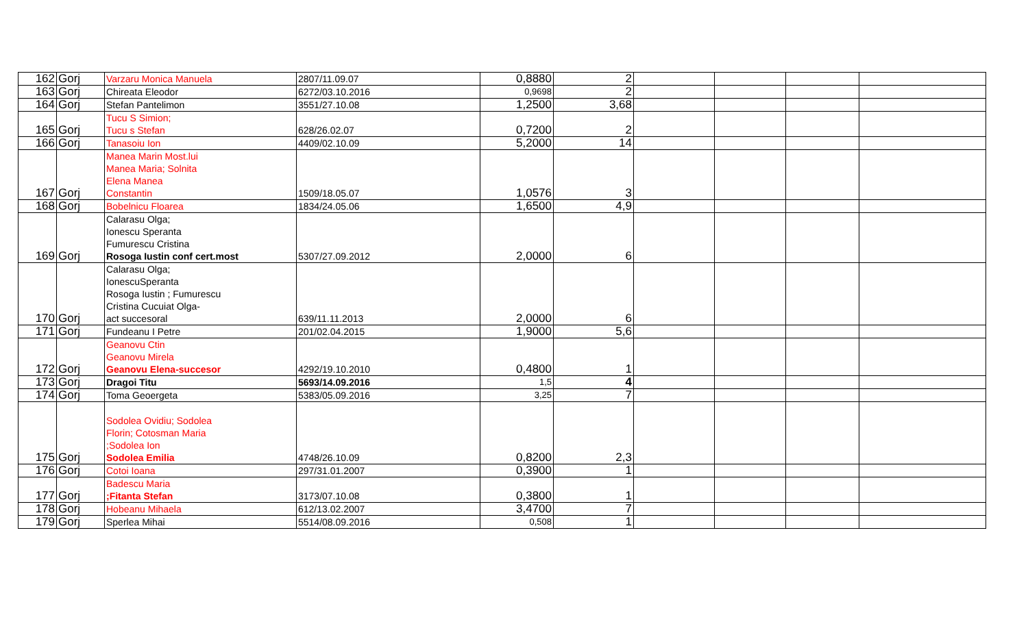| 162 | Gorj | Varzaru Monica Manuela | 2807/11.09.07 | 0,8880 | 2 | | | | |
| 163 | Gorj | Chireata Eleodor | 6272/03.10.2016 | 0,9698 | 2 | | | | |
| 164 | Gorj | Stefan Pantelimon | 3551/27.10.08 | 1,2500 | 3,68 | | | | |
| 165 | Gorj | Tucu S Simion; Tucu s Stefan | 628/26.02.07 | 0,7200 | 2 | | | | |
| 166 | Gorj | Tanasoiu Ion | 4409/02.10.09 | 5,2000 | 14 | | | | |
| 167 | Gorj | Manea Marin Most.lui Manea Maria; Solnita Elena Manea Constantin | 1509/18.05.07 | 1,0576 | 3 | | | | |
| 168 | Gorj | Bobelnicu Floarea | 1834/24.05.06 | 1,6500 | 4,9 | | | | |
| 169 | Gorj | Calarasu Olga; Ionescu Speranta Fumurescu Cristina Rosoga Iustin conf cert.most | 5307/27.09.2012 | 2,0000 | 6 | | | | |
| 170 | Gorj | Calarasu Olga; IonescuSperanta Rosoga Iustin ; Fumurescu Cristina Cucuiat Olga- act succesoral | 639/11.11.2013 | 2,0000 | 6 | | | | |
| 171 | Gorj | Fundeanu I Petre | 201/02.04.2015 | 1,9000 | 5,6 | | | | |
| 172 | Gorj | Geanovu Ctin Geanovu Mirela Geanovu Elena-succesor | 4292/19.10.2010 | 0,4800 | 1 | | | | |
| 173 | Gorj | Dragoi Titu | 5693/14.09.2016 | 1,5 | 4 | | | | |
| 174 | Gorj | Toma Geoergeta | 5383/05.09.2016 | 3,25 | 7 | | | | |
| 175 | Gorj | Sodolea Ovidiu; Sodolea Florin; Cotosman Maria ;Sodolea Ion Sodolea Emilia | 4748/26.10.09 | 0,8200 | 2,3 | | | | |
| 176 | Gorj | Cotoi Ioana | 297/31.01.2007 | 0,3900 | 1 | | | | |
| 177 | Gorj | Badescu Maria ;Fitanta Stefan | 3173/07.10.08 | 0,3800 | 1 | | | | |
| 178 | Gorj | Hobeanu Mihaela | 612/13.02.2007 | 3,4700 | 7 | | | | |
| 179 | Gorj | Sperlea Mihai | 5514/08.09.2016 | 0,508 | 1 | | | | |